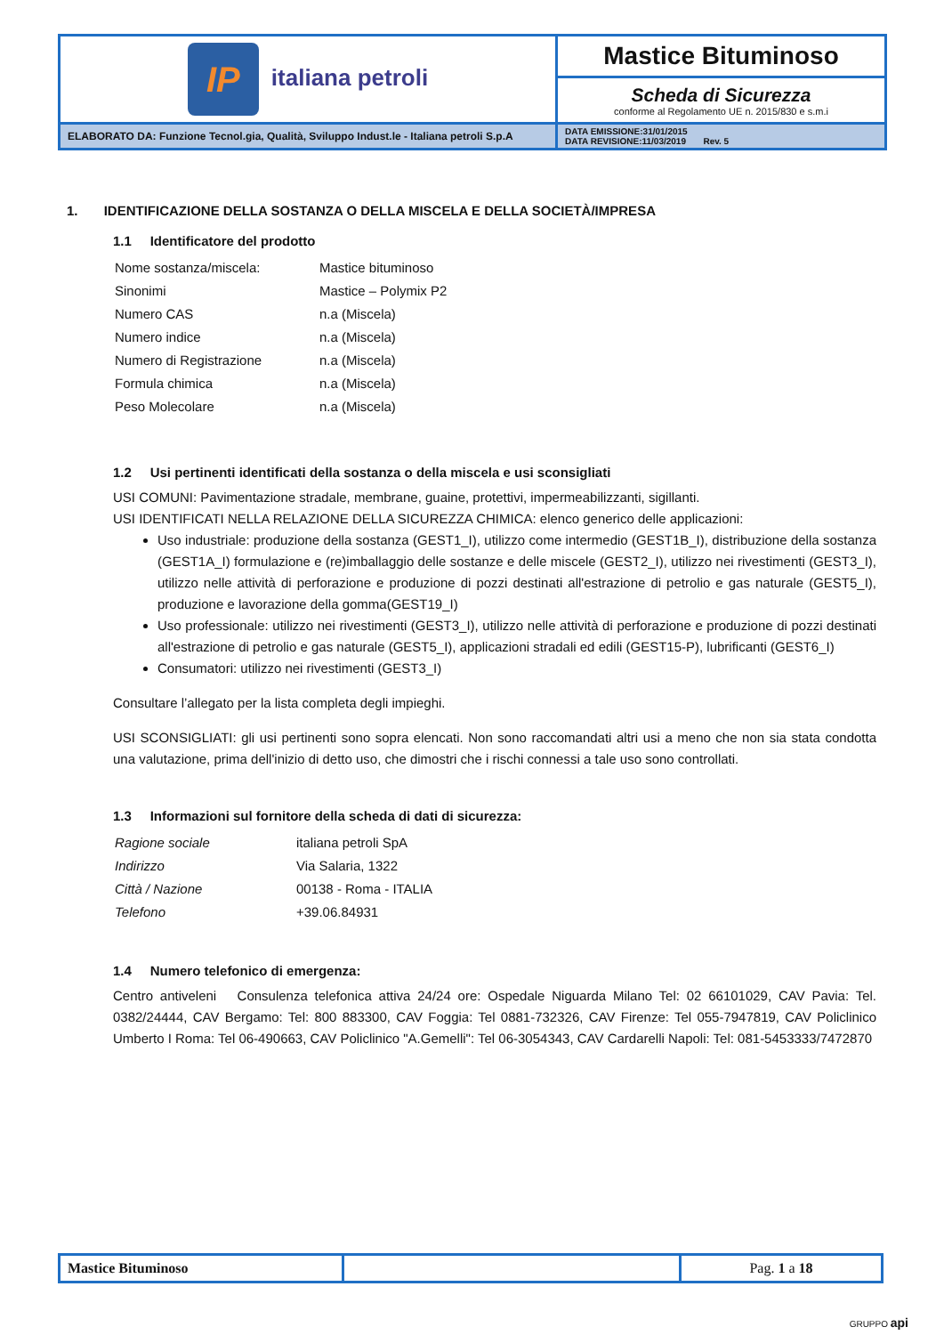| IP italiana petroli | Mastice Bituminoso |
| | Scheda di Sicurezza conforme al Regolamento UE n. 2015/830 e s.m.i |
| ELABORATO DA: Funzione Tecnol.gia, Qualità, Sviluppo Indust.le - Italiana petroli S.p.A | DATA EMISSIONE:31/01/2015 DATA REVISIONE:11/03/2019 Rev. 5 |
1. IDENTIFICAZIONE DELLA SOSTANZA O DELLA MISCELA E DELLA SOCIETÀ/IMPRESA
1.1 Identificatore del prodotto
| Nome sostanza/miscela: | Mastice bituminoso |
| Sinonimi | Mastice – Polymix P2 |
| Numero CAS | n.a (Miscela) |
| Numero indice | n.a (Miscela) |
| Numero di Registrazione | n.a (Miscela) |
| Formula chimica | n.a (Miscela) |
| Peso Molecolare | n.a (Miscela) |
1.2 Usi pertinenti identificati della sostanza o della miscela e usi sconsigliati
USI COMUNI: Pavimentazione stradale, membrane, guaine, protettivi, impermeabilizzanti, sigillanti.
USI IDENTIFICATI NELLA RELAZIONE DELLA SICUREZZA CHIMICA: elenco generico delle applicazioni:
Uso industriale: produzione della sostanza (GEST1_I), utilizzo come intermedio (GEST1B_I), distribuzione della sostanza (GEST1A_I) formulazione e (re)imballaggio delle sostanze e delle miscele (GEST2_I), utilizzo nei rivestimenti (GEST3_I), utilizzo nelle attività di perforazione e produzione di pozzi destinati all'estrazione di petrolio e gas naturale (GEST5_I), produzione e lavorazione della gomma(GEST19_I)
Uso professionale: utilizzo nei rivestimenti (GEST3_I), utilizzo nelle attività di perforazione e produzione di pozzi destinati all'estrazione di petrolio e gas naturale (GEST5_I), applicazioni stradali ed edili (GEST15-P), lubrificanti (GEST6_I)
Consumatori: utilizzo nei rivestimenti (GEST3_I)
Consultare l’allegato per la lista completa degli impieghi.
USI SCONSIGLIATI: gli usi pertinenti sono sopra elencati. Non sono raccomandati altri usi a meno che non sia stata condotta una valutazione, prima dell'inizio di detto uso, che dimostri che i rischi connessi a tale uso sono controllati.
1.3 Informazioni sul fornitore della scheda di dati di sicurezza:
| Ragione sociale | italiana petroli SpA |
| Indirizzo | Via Salaria, 1322 |
| Città / Nazione | 00138 - Roma - ITALIA |
| Telefono | +39.06.84931 |
1.4 Numero telefonico di emergenza:
Centro antiveleni Consulenza telefonica attiva 24/24 ore: Ospedale Niguarda Milano Tel: 02 66101029, CAV Pavia: Tel. 0382/24444, CAV Bergamo: Tel: 800 883300, CAV Foggia: Tel 0881-732326, CAV Firenze: Tel 055-7947819, CAV Policlinico Umberto I Roma: Tel 06-490663, CAV Policlinico "A.Gemelli": Tel 06-3054343, CAV Cardarelli Napoli: Tel: 081-5453333/7472870
| Mastice Bituminoso | | Pag. 1 a 18 |
GRUPPO api